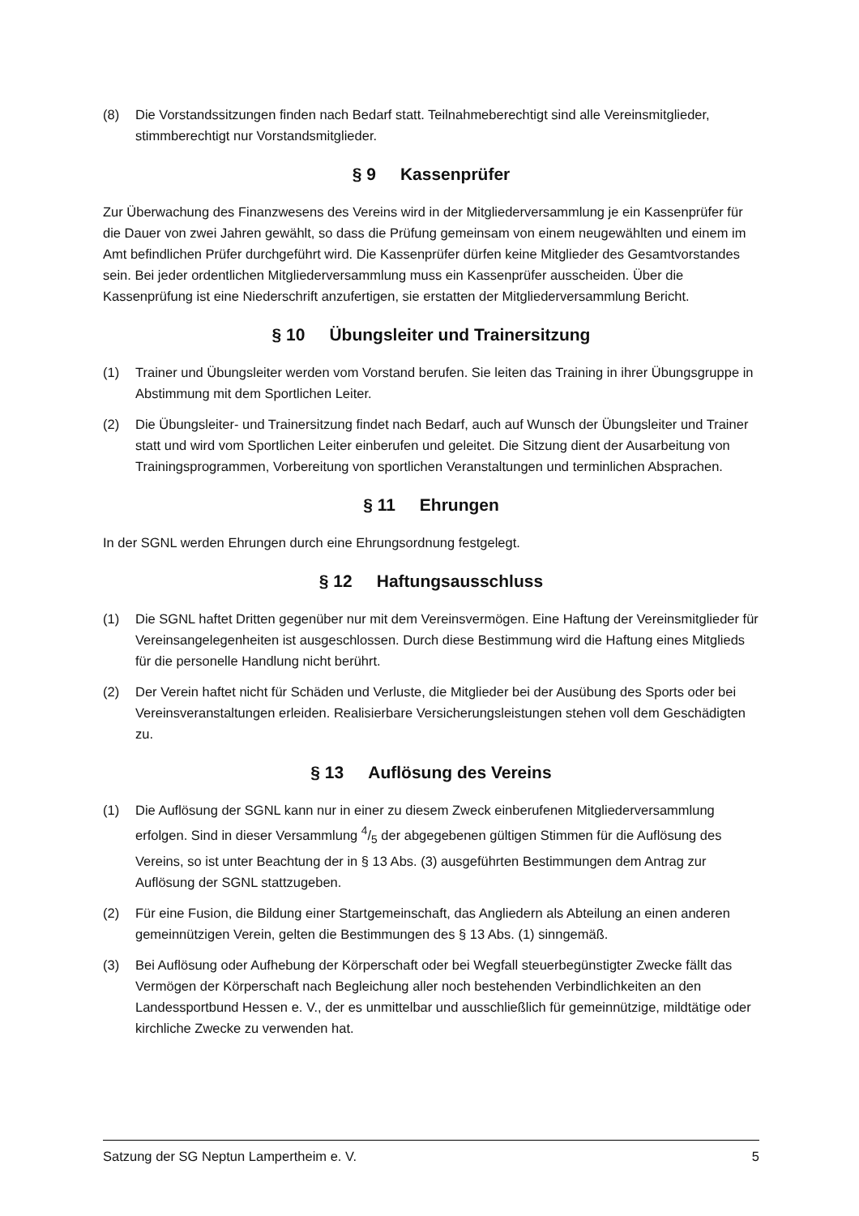(8) Die Vorstandssitzungen finden nach Bedarf statt. Teilnahmeberechtigt sind alle Vereinsmitglieder, stimmberechtigt nur Vorstandsmitglieder.
§ 9 Kassenprüfer
Zur Überwachung des Finanzwesens des Vereins wird in der Mitgliederversammlung je ein Kassenprüfer für die Dauer von zwei Jahren gewählt, so dass die Prüfung gemeinsam von einem neugewählten und einem im Amt befindlichen Prüfer durchgeführt wird. Die Kassenprüfer dürfen keine Mitglieder des Gesamtvorstandes sein. Bei jeder ordentlichen Mitgliederversammlung muss ein Kassenprüfer ausscheiden. Über die Kassenprüfung ist eine Niederschrift anzufertigen, sie erstatten der Mitgliederversammlung Bericht.
§ 10 Übungsleiter und Trainersitzung
(1) Trainer und Übungsleiter werden vom Vorstand berufen. Sie leiten das Training in ihrer Übungsgruppe in Abstimmung mit dem Sportlichen Leiter.
(2) Die Übungsleiter- und Trainersitzung findet nach Bedarf, auch auf Wunsch der Übungsleiter und Trainer statt und wird vom Sportlichen Leiter einberufen und geleitet. Die Sitzung dient der Ausarbeitung von Trainingsprogrammen, Vorbereitung von sportlichen Veranstaltungen und terminlichen Absprachen.
§ 11 Ehrungen
In der SGNL werden Ehrungen durch eine Ehrungsordnung festgelegt.
§ 12 Haftungsausschluss
(1) Die SGNL haftet Dritten gegenüber nur mit dem Vereinsvermögen. Eine Haftung der Vereinsmitglieder für Vereinsangelegenheiten ist ausgeschlossen. Durch diese Bestimmung wird die Haftung eines Mitglieds für die personelle Handlung nicht berührt.
(2) Der Verein haftet nicht für Schäden und Verluste, die Mitglieder bei der Ausübung des Sports oder bei Vereinsveranstaltungen erleiden. Realisierbare Versicherungsleistungen stehen voll dem Geschädigten zu.
§ 13 Auflösung des Vereins
(1) Die Auflösung der SGNL kann nur in einer zu diesem Zweck einberufenen Mitgliederversammlung erfolgen. Sind in dieser Versammlung 4/5 der abgegebenen gültigen Stimmen für die Auflösung des Vereins, so ist unter Beachtung der in § 13 Abs. (3) ausgeführten Bestimmungen dem Antrag zur Auflösung der SGNL stattzugeben.
(2) Für eine Fusion, die Bildung einer Startgemeinschaft, das Angliedern als Abteilung an einen anderen gemeinnützigen Verein, gelten die Bestimmungen des § 13 Abs. (1) sinngemäß.
(3) Bei Auflösung oder Aufhebung der Körperschaft oder bei Wegfall steuerbegünstigter Zwecke fällt das Vermögen der Körperschaft nach Begleichung aller noch bestehenden Verbindlichkeiten an den Landessportbund Hessen e. V., der es unmittelbar und ausschließlich für gemeinnützige, mildtätige oder kirchliche Zwecke zu verwenden hat.
Satzung der SG Neptun Lampertheim e. V. 5